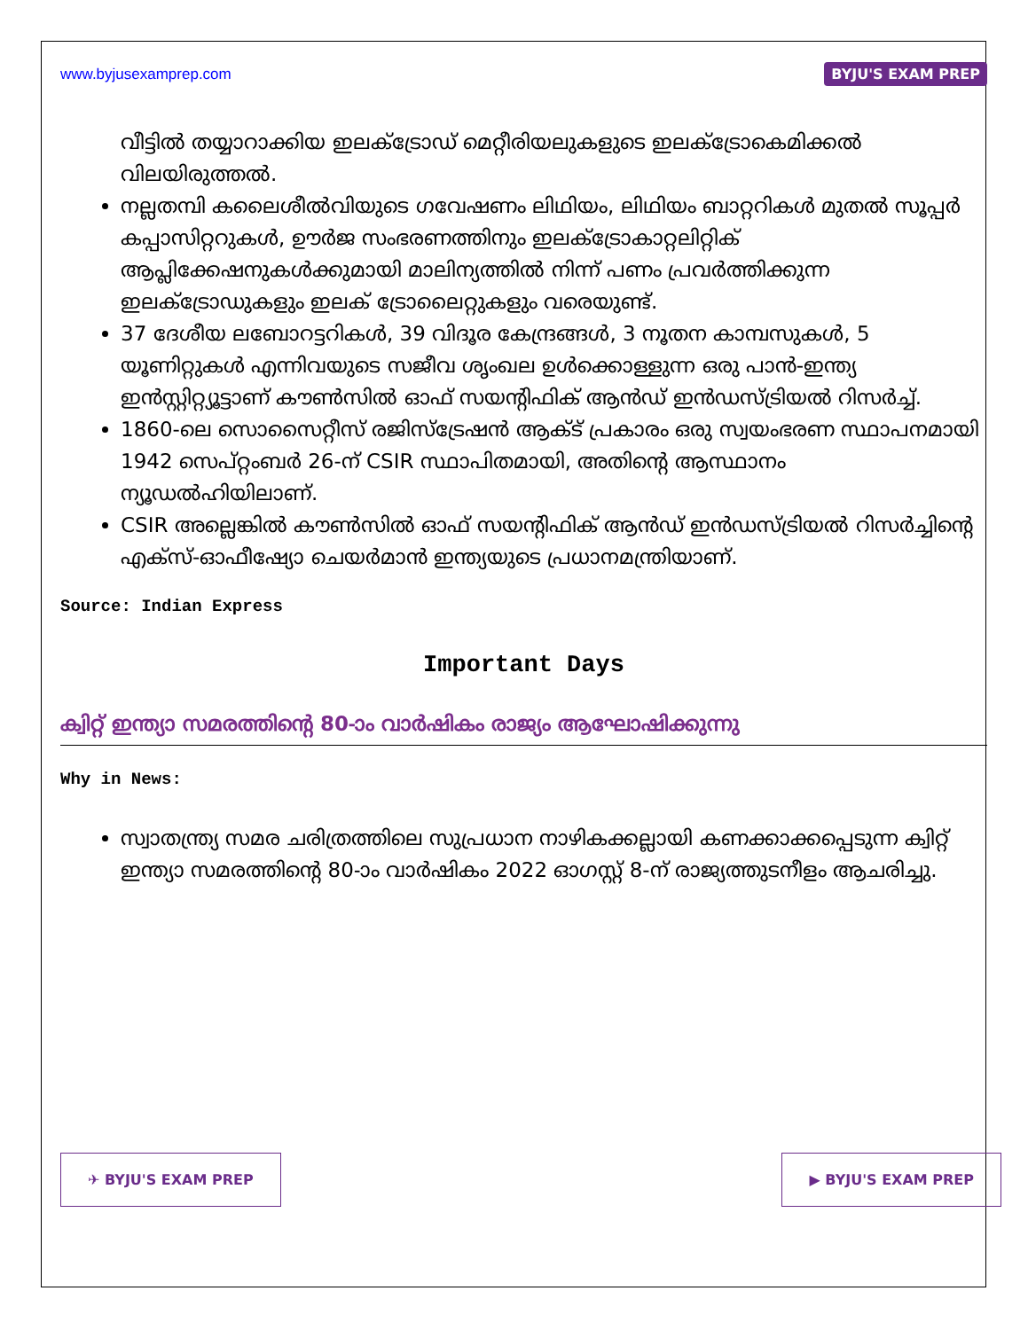www.byjusexamprep.com BYJU'S EXAM PREP
വീട്ടിൽ തയ്യാറാക്കിയ ഇലക്ട്രോഡ് മെറ്റീരിയലുകളുടെ ഇലക്ട്രോകെമിക്കൽ വിലയിരുത്തൽ.
നല്ലതമ്പി കലൈശീൽവിയുടെ ഗവേഷണം ലിഥിയം, ലിഥിയം ബാറ്ററികൾ മുതൽ സൂപ്പർ കപ്പാസിറ്ററുകൾ, ഊർജ സംഭരണത്തിനും ഇലക്ട്രോകാറ്റലിറ്റിക് ആപ്ലിക്കേഷനുകൾക്കുമായി മാലിന്യത്തിൽ നിന്ന് പണം പ്രവർത്തിക്കുന്ന ഇലക്ട്രോഡുകളും ഇലക് ട്രോലൈറ്റുകളും വരെയുണ്ട്.
37 ദേശീയ ലബോറട്ടറികൾ, 39 വിദൂര കേന്ദ്രങ്ങൾ, 3 നൂതന കാമ്പസുകൾ, 5 യൂണിറ്റുകൾ എന്നിവയുടെ സജീവ ശൃംഖല ഉൾക്കൊള്ളുന്ന ഒരു പാൻ-ഇന്ത്യ ഇൻസ്റ്റിറ്റ്യൂട്ടാണ് കൗൺസിൽ ഓഫ് സയന്റിഫിക് ആൻഡ് ഇൻഡസ്ട്രിയൽ റിസർച്ച്.
1860-ലെ സൊസൈറ്റീസ് രജിസ്ട്രേഷൻ ആക്ട് പ്രകാരം ഒരു സ്വയംഭരണ സ്ഥാപനമായി 1942 സെപ്റ്റംബർ 26-ന് CSIR സ്ഥാപിതമായി, അതിന്റെ ആസ്ഥാനം ന്യൂഡൽഹിയിലാണ്.
CSIR അല്ലെങ്കിൽ കൗൺസിൽ ഓഫ് സയന്റിഫിക് ആൻഡ് ഇൻഡസ്ട്രിയൽ റിസർച്ചിന്റെ എക്സ്-ഓഫീഷ്യോ ചെയർമാൻ ഇന്ത്യയുടെ പ്രധാനമന്ത്രിയാണ്.
Source: Indian Express
Important Days
ക്വിറ്റ് ഇന്ത്യാ സമരത്തിന്റെ 80-ാം വാർഷികം രാജ്യം ആഘോഷിക്കുന്നു
Why in News:
സ്വാതന്ത്ര്യ സമര ചരിത്രത്തിലെ സുപ്രധാന നാഴികക്കല്ലായി കണക്കാക്കപ്പെടുന്ന ക്വിറ്റ് ഇന്ത്യാ സമരത്തിന്റെ 80-ാം വാർഷികം 2022 ഓഗസ്റ്റ് 8-ന് രാജ്യത്തുടനീളം ആചരിച്ചു.
✈ BYJU'S EXAM PREP ▶ BYJU'S EXAM PREP